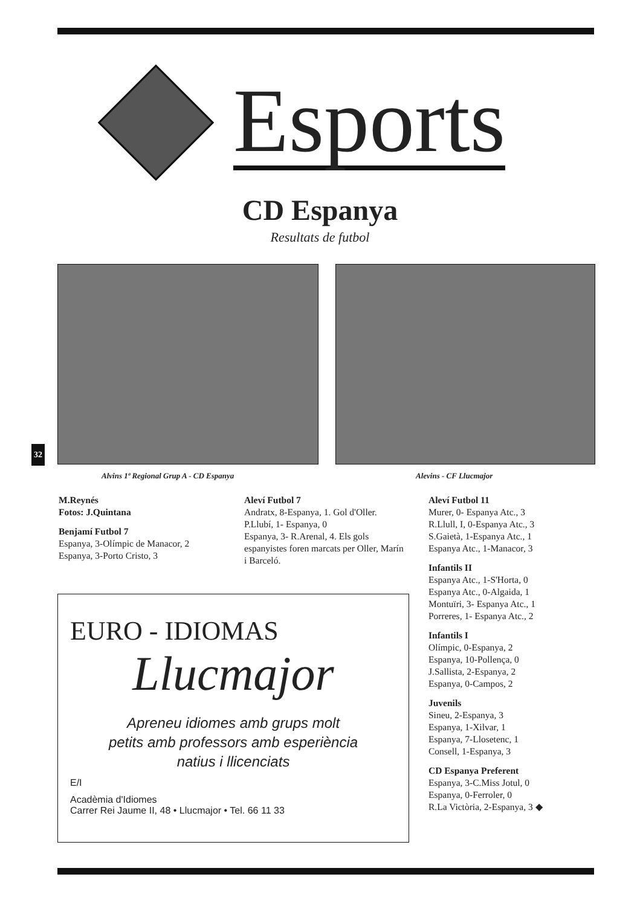Esports
CD Espanya
Resultats de futbol
32
Alvins 1ª Regional Grup A - CD Espanya
Alevins - CF Llucmajor
M.Reynés
Fotos: J.Quintana
Benjamí Futbol 7
Espanya, 3-Olímpic de Manacor, 2
Espanya, 3-Porto Cristo, 3
Aleví Futbol 7
Andratx, 8-Espanya, 1. Gol d'Oller.
P.Llubí, 1- Espanya, 0
Espanya, 3- R.Arenal, 4. Els gols espanyistes foren marcats per Oller, Marín i Barceló.
Aleví Futbol 11
Murer, 0- Espanya Atc., 3
R.Llull, I, 0-Espanya Atc., 3
S.Gaietà, 1-Espanya Atc., 1
Espanya Atc., 1-Manacor, 3
Infantils II
Espanya Atc., 1-S'Horta, 0
Espanya Atc., 0-Algaida, 1
Montuïri, 3- Espanya Atc., 1
Porreres, 1- Espanya Atc., 2
Infantils I
Olímpic, 0-Espanya, 2
Espanya, 10-Pollença, 0
J.Sallista, 2-Espanya, 2
Espanya, 0-Campos, 2
Juvenils
Sineu, 2-Espanya, 3
Espanya, 1-Xilvar, 1
Espanya, 7-Llosetenc, 1
Consell, 1-Espanya, 3
CD Espanya Preferent
Espanya, 3-C.Miss Jotul, 0
Espanya, 0-Ferroler, 0
R.La Victòria, 2-Espanya, 3 ◆
EURO - IDIOMAS
Llucmajor
Apreneu idiomes amb grups molt
petits amb professors amb esperiència
natius i llicenciats
E/I
Acadèmia d'Idiomes
Carrer Rei Jaume II, 48 • Llucmajor • Tel. 66 11 33